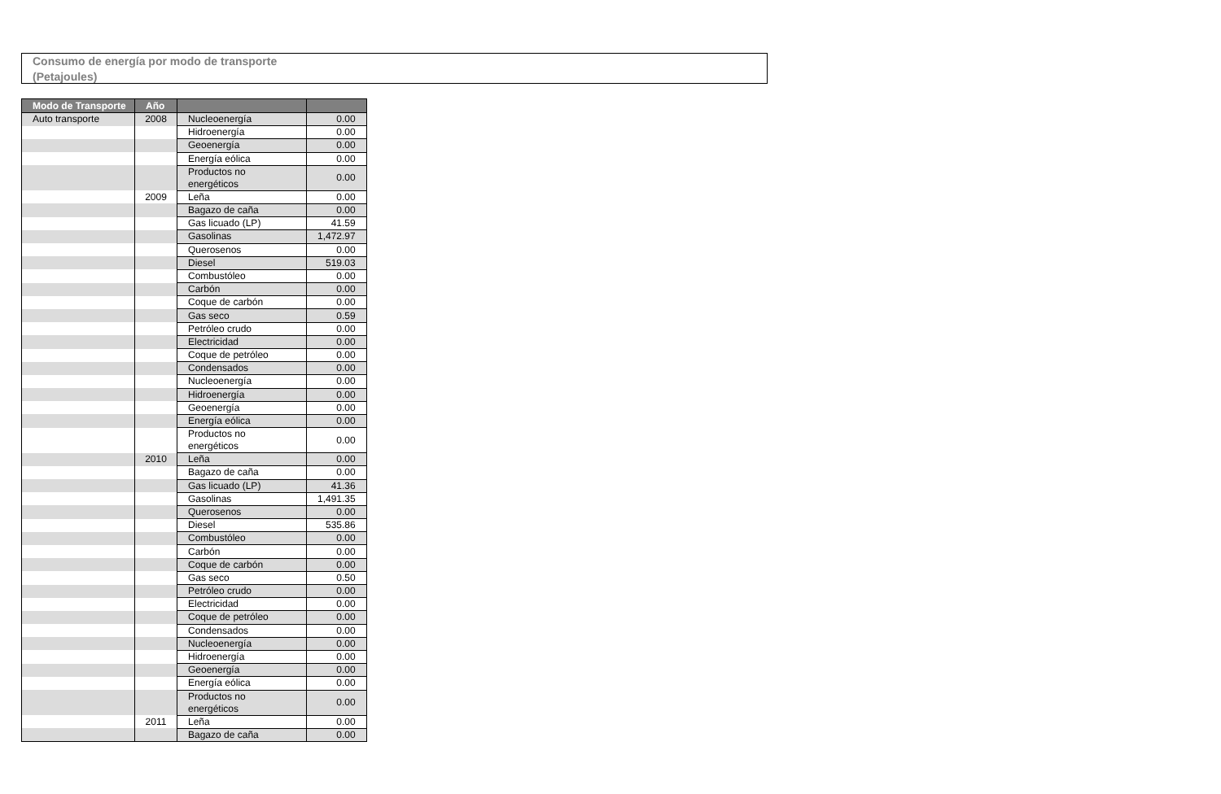Consumo de energía por modo de transporte
(Petajoules)
| Modo de Transporte | Año | | |
| --- | --- | --- | --- |
| Auto transporte | 2008 | Nucleoenergía | 0.00 |
| | | Hidroenergía | 0.00 |
| | | Geoenergía | 0.00 |
| | | Energía eólica | 0.00 |
| | | Productos no energéticos | 0.00 |
| | 2009 | Leña | 0.00 |
| | | Bagazo de caña | 0.00 |
| | | Gas licuado (LP) | 41.59 |
| | | Gasolinas | 1,472.97 |
| | | Querosenos | 0.00 |
| | | Diesel | 519.03 |
| | | Combustóleo | 0.00 |
| | | Carbón | 0.00 |
| | | Coque de carbón | 0.00 |
| | | Gas seco | 0.59 |
| | | Petróleo crudo | 0.00 |
| | | Electricidad | 0.00 |
| | | Coque de petróleo | 0.00 |
| | | Condensados | 0.00 |
| | | Nucleoenergía | 0.00 |
| | | Hidroenergía | 0.00 |
| | | Geoenergía | 0.00 |
| | | Energía eólica | 0.00 |
| | | Productos no energéticos | 0.00 |
| | 2010 | Leña | 0.00 |
| | | Bagazo de caña | 0.00 |
| | | Gas licuado (LP) | 41.36 |
| | | Gasolinas | 1,491.35 |
| | | Querosenos | 0.00 |
| | | Diesel | 535.86 |
| | | Combustóleo | 0.00 |
| | | Carbón | 0.00 |
| | | Coque de carbón | 0.00 |
| | | Gas seco | 0.50 |
| | | Petróleo crudo | 0.00 |
| | | Electricidad | 0.00 |
| | | Coque de petróleo | 0.00 |
| | | Condensados | 0.00 |
| | | Nucleoenergía | 0.00 |
| | | Hidroenergía | 0.00 |
| | | Geoenergía | 0.00 |
| | | Energía eólica | 0.00 |
| | | Productos no energéticos | 0.00 |
| | 2011 | Leña | 0.00 |
| | | Bagazo de caña | 0.00 |